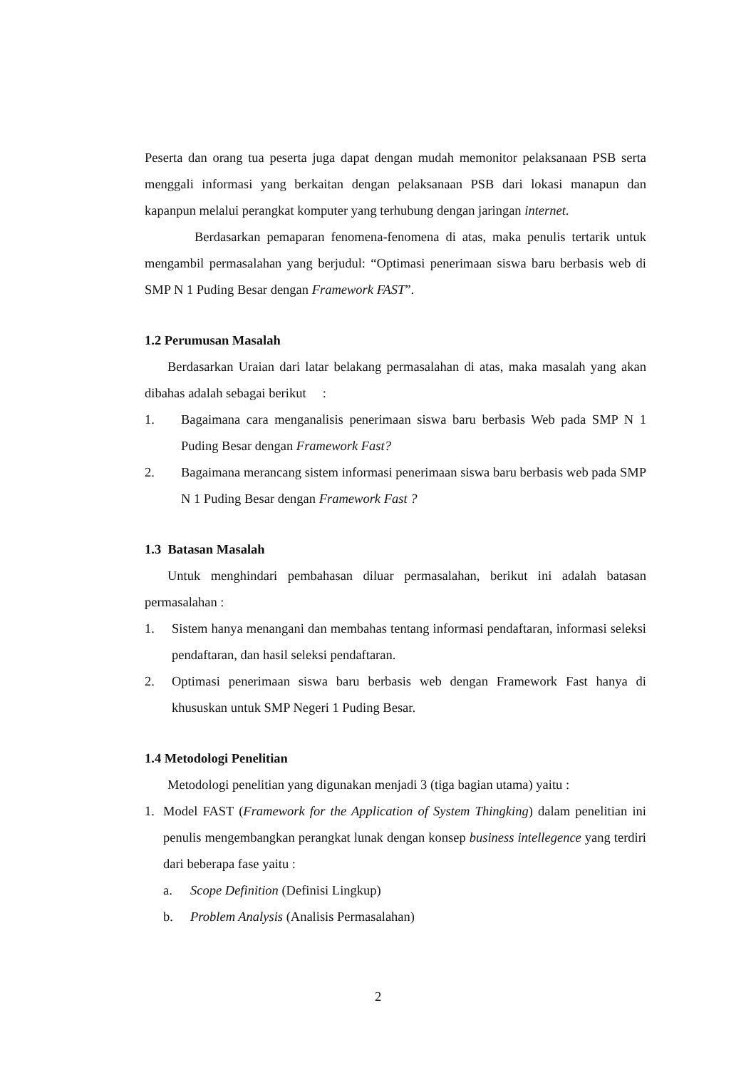Peserta dan orang tua peserta juga dapat dengan mudah memonitor pelaksanaan PSB serta menggali informasi yang berkaitan dengan pelaksanaan PSB dari lokasi manapun dan kapanpun melalui perangkat komputer yang terhubung dengan jaringan internet.
Berdasarkan pemaparan fenomena-fenomena di atas, maka penulis tertarik untuk mengambil permasalahan yang berjudul: “Optimasi penerimaan siswa baru berbasis web di SMP N 1 Puding Besar dengan Framework FAST”.
1.2 Perumusan Masalah
Berdasarkan Uraian dari latar belakang permasalahan di atas, maka masalah yang akan dibahas adalah sebagai berikut :
1. Bagaimana cara menganalisis penerimaan siswa baru berbasis Web pada SMP N 1 Puding Besar dengan Framework Fast?
2. Bagaimana merancang sistem informasi penerimaan siswa baru berbasis web pada SMP N 1 Puding Besar dengan Framework Fast ?
1.3 Batasan Masalah
Untuk menghindari pembahasan diluar permasalahan, berikut ini adalah batasan permasalahan :
1. Sistem hanya menangani dan membahas tentang informasi pendaftaran, informasi seleksi pendaftaran, dan hasil seleksi pendaftaran.
2. Optimasi penerimaan siswa baru berbasis web dengan Framework Fast hanya di khususkan untuk SMP Negeri 1 Puding Besar.
1.4 Metodologi Penelitian
Metodologi penelitian yang digunakan menjadi 3 (tiga bagian utama) yaitu :
1. Model FAST (Framework for the Application of System Thingking) dalam penelitian ini penulis mengembangkan perangkat lunak dengan konsep business intellegence yang terdiri dari beberapa fase yaitu :
a. Scope Definition (Definisi Lingkup)
b. Problem Analysis (Analisis Permasalahan)
2